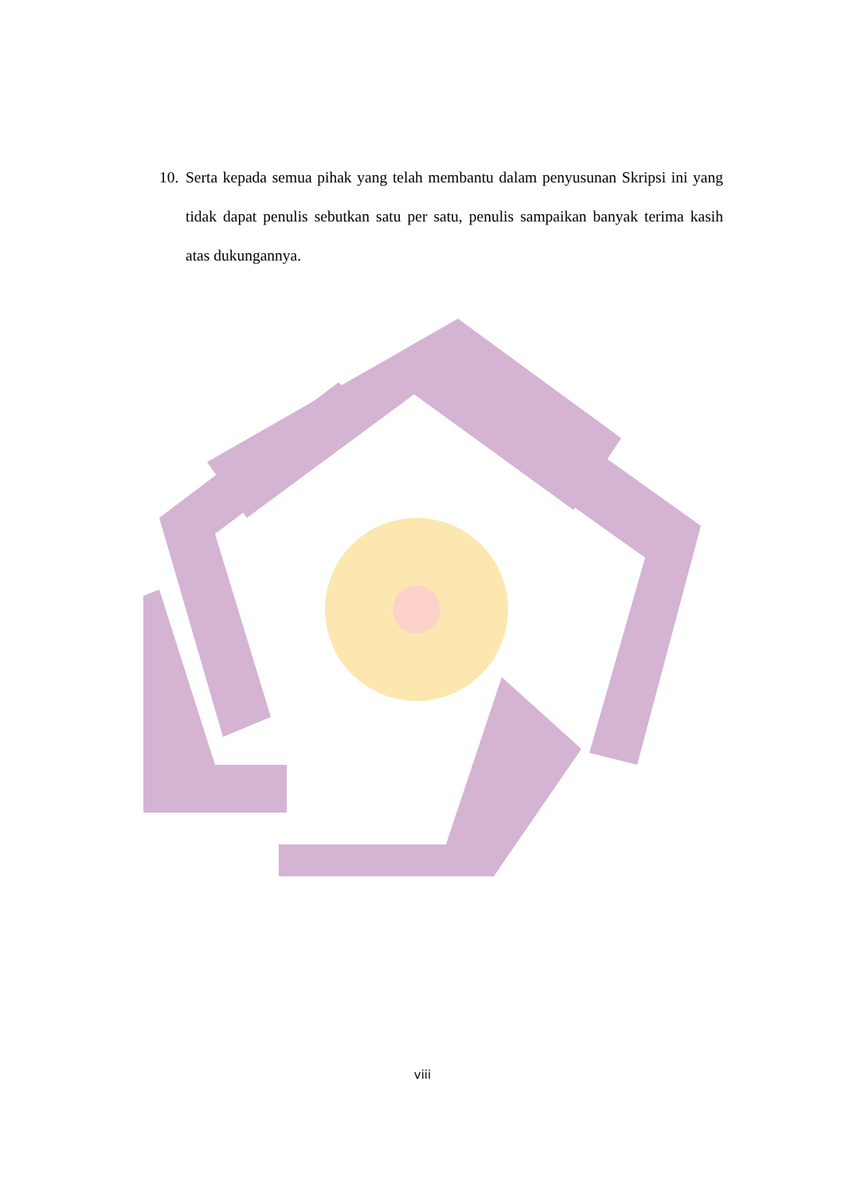10. Serta kepada semua pihak yang telah membantu dalam penyusunan Skripsi ini yang tidak dapat penulis sebutkan satu per satu, penulis sampaikan banyak terima kasih atas dukungannya.
viii